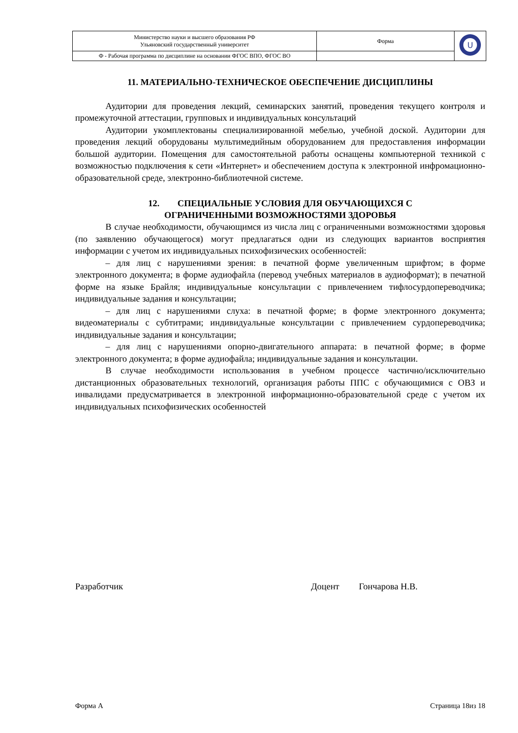| Министерство науки и высшего образования РФ Ульяновский государственный университет | Форма | U |
| Ф - Рабочая программа по дисциплине на основании ФГОС ВПО, ФГОС ВО | | |
11. МАТЕРИАЛЬНО-ТЕХНИЧЕСКОЕ ОБЕСПЕЧЕНИЕ ДИСЦИПЛИНЫ
Аудитории для проведения лекций, семинарских занятий, проведения текущего контроля и промежуточной аттестации, групповых и индивидуальных консультаций
Аудитории укомплектованы специализированной мебелью, учебной доской. Аудитории для проведения лекций оборудованы мультимедийным оборудованием для предоставления информации большой аудитории. Помещения для самостоятельной работы оснащены компьютерной техникой с возможностью подключения к сети «Интернет» и обеспечением доступа к электронной инфромационно-образовательной среде, электронно-библиотечной системе.
12. СПЕЦИАЛЬНЫЕ УСЛОВИЯ ДЛЯ ОБУЧАЮЩИХСЯ С
ОГРАНИЧЕННЫМИ ВОЗМОЖНОСТЯМИ ЗДОРОВЬЯ
В случае необходимости, обучающимся из числа лиц с ограниченными возможностями здоровья (по заявлению обучающегося) могут предлагаться одни из следующих вариантов восприятия информации с учетом их индивидуальных психофизических особенностей:
– для лиц с нарушениями зрения: в печатной форме увеличенным шрифтом; в форме электронного документа; в форме аудиофайла (перевод учебных материалов в аудиоформат); в печатной форме на языке Брайля; индивидуальные консультации с привлечением тифлосурдопереводчика; индивидуальные задания и консультации;
– для лиц с нарушениями слуха: в печатной форме; в форме электронного документа; видеоматериалы с субтитрами; индивидуальные консультации с привлечением сурдопереводчика; индивидуальные задания и консультации;
– для лиц с нарушениями опорно-двигательного аппарата: в печатной форме; в форме электронного документа; в форме аудиофайла; индивидуальные задания и консультации.
В случае необходимости использования в учебном процессе частично/исключительно дистанционных образовательных технологий, организация работы ППС с обучающимися с ОВЗ и инвалидами предусматривается в электронной информационно-образовательной среде с учетом их индивидуальных психофизических особенностей
Разработчик Доцент Гончарова Н.В.
Форма А Страница 18из 18